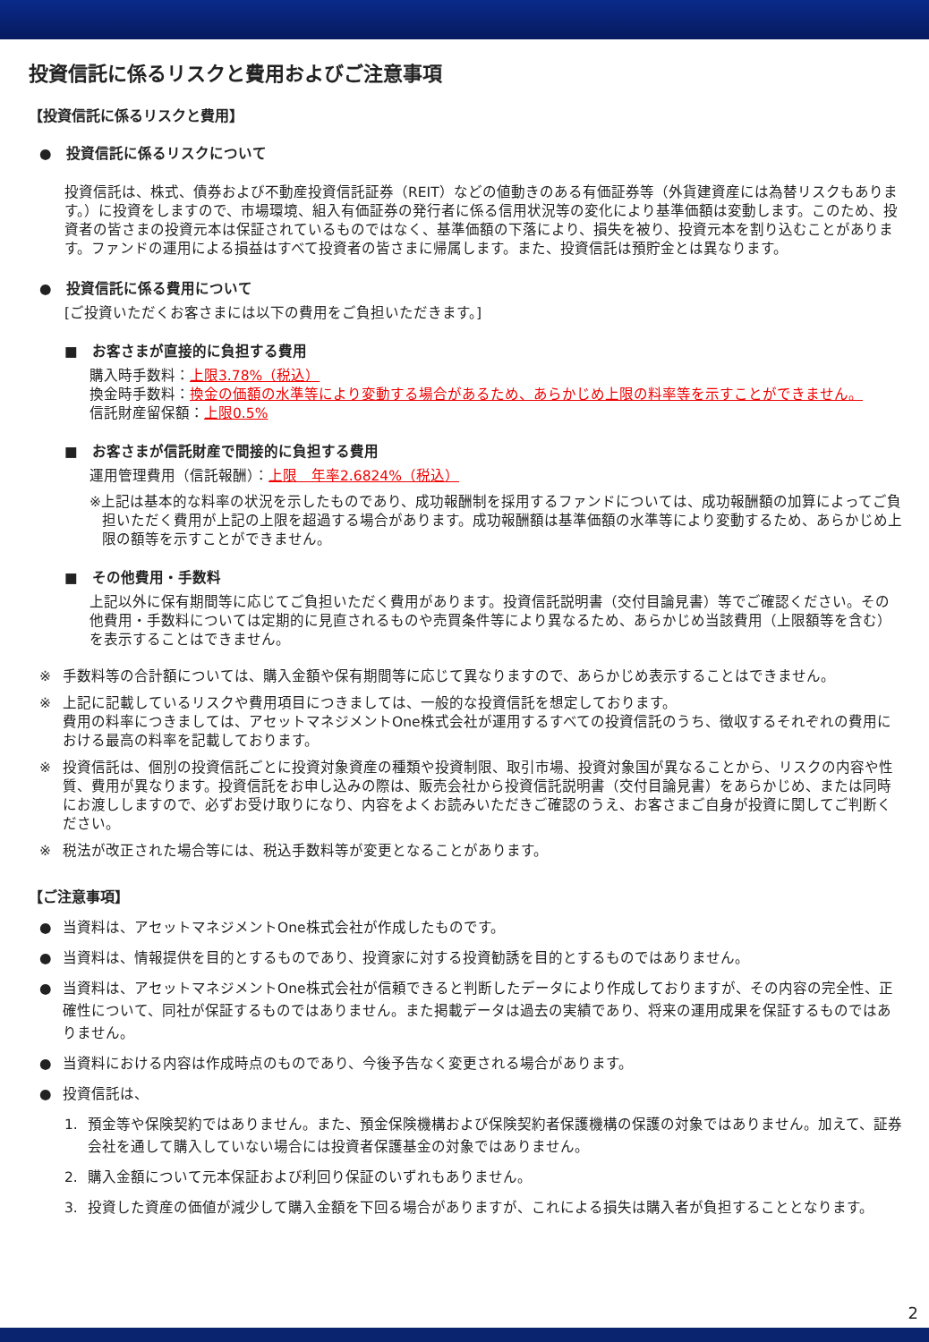投資信託に係るリスクと費用およびご注意事項
【投資信託に係るリスクと費用】
●　投資信託に係るリスクについて
投資信託は、株式、債券および不動産投資信託証券（REIT）などの値動きのある有価証券等（外貨建資産には為替リスクもあります。）に投資をしますので、市場環境、組入有価証券の発行者に係る信用状況等の変化により基準価額は変動します。このため、投資者の皆さまの投資元本は保証されているものではなく、基準価額の下落により、損失を被り、投資元本を割り込むことがあります。ファンドの運用による損益はすべて投資者の皆さまに帰属します。また、投資信託は預貯金とは異なります。
●　投資信託に係る費用について
[ご投資いただくお客さまには以下の費用をご負担いただきます。]
■　お客さまが直接的に負担する費用
購入時手数料：上限3.78%（税込）
換金時手数料：換金の価額の水準等により変動する場合があるため、あらかじめ上限の料率等を示すことができません。
信託財産留保額：上限0.5%
■　お客さまが信託財産で間接的に負担する費用
運用管理費用（信託報酬）：上限　年率2.6824%（税込）
※上記は基本的な料率の状況を示したものであり、成功報酬制を採用するファンドについては、成功報酬額の加算によってご負担いただく費用が上記の上限を超過する場合があります。成功報酬額は基準価額の水準等により変動するため、あらかじめ上限の額等を示すことができません。
■　その他費用・手数料
上記以外に保有期間等に応じてご負担いただく費用があります。投資信託説明書（交付目論見書）等でご確認ください。その他費用・手数料については定期的に見直されるものや売買条件等により異なるため、あらかじめ当該費用（上限額等を含む）を表示することはできません。
※ 手数料等の合計額については、購入金額や保有期間等に応じて異なりますので、あらかじめ表示することはできません。
※ 上記に記載しているリスクや費用項目につきましては、一般的な投資信託を想定しております。
費用の料率につきましては、アセットマネジメントOne株式会社が運用するすべての投資信託のうち、徴収するそれぞれの費用における最高の料率を記載しております。
※ 投資信託は、個別の投資信託ごとに投資対象資産の種類や投資制限、取引市場、投資対象国が異なることから、リスクの内容や性質、費用が異なります。投資信託をお申し込みの際は、販売会社から投資信託説明書（交付目論見書）をあらかじめ、または同時にお渡ししますので、必ずお受け取りになり、内容をよくお読みいただきご確認のうえ、お客さまご自身が投資に関してご判断ください。
※ 税法が改正された場合等には、税込手数料等が変更となることがあります。
【ご注意事項】
● 当資料は、アセットマネジメントOne株式会社が作成したものです。
● 当資料は、情報提供を目的とするものであり、投資家に対する投資勧誘を目的とするものではありません。
● 当資料は、アセットマネジメントOne株式会社が信頼できると判断したデータにより作成しておりますが、その内容の完全性、正確性について、同社が保証するものではありません。また掲載データは過去の実績であり、将来の運用成果を保証するものではありません。
● 当資料における内容は作成時点のものであり、今後予告なく変更される場合があります。
● 投資信託は、
1. 預金等や保険契約ではありません。また、預金保険機構および保険契約者保護機構の保護の対象ではありません。加えて、証券会社を通して購入していない場合には投資者保護基金の対象ではありません。
2. 購入金額について元本保証および利回り保証のいずれもありません。
3. 投資した資産の価値が減少して購入金額を下回る場合がありますが、これによる損失は購入者が負担することとなります。
2